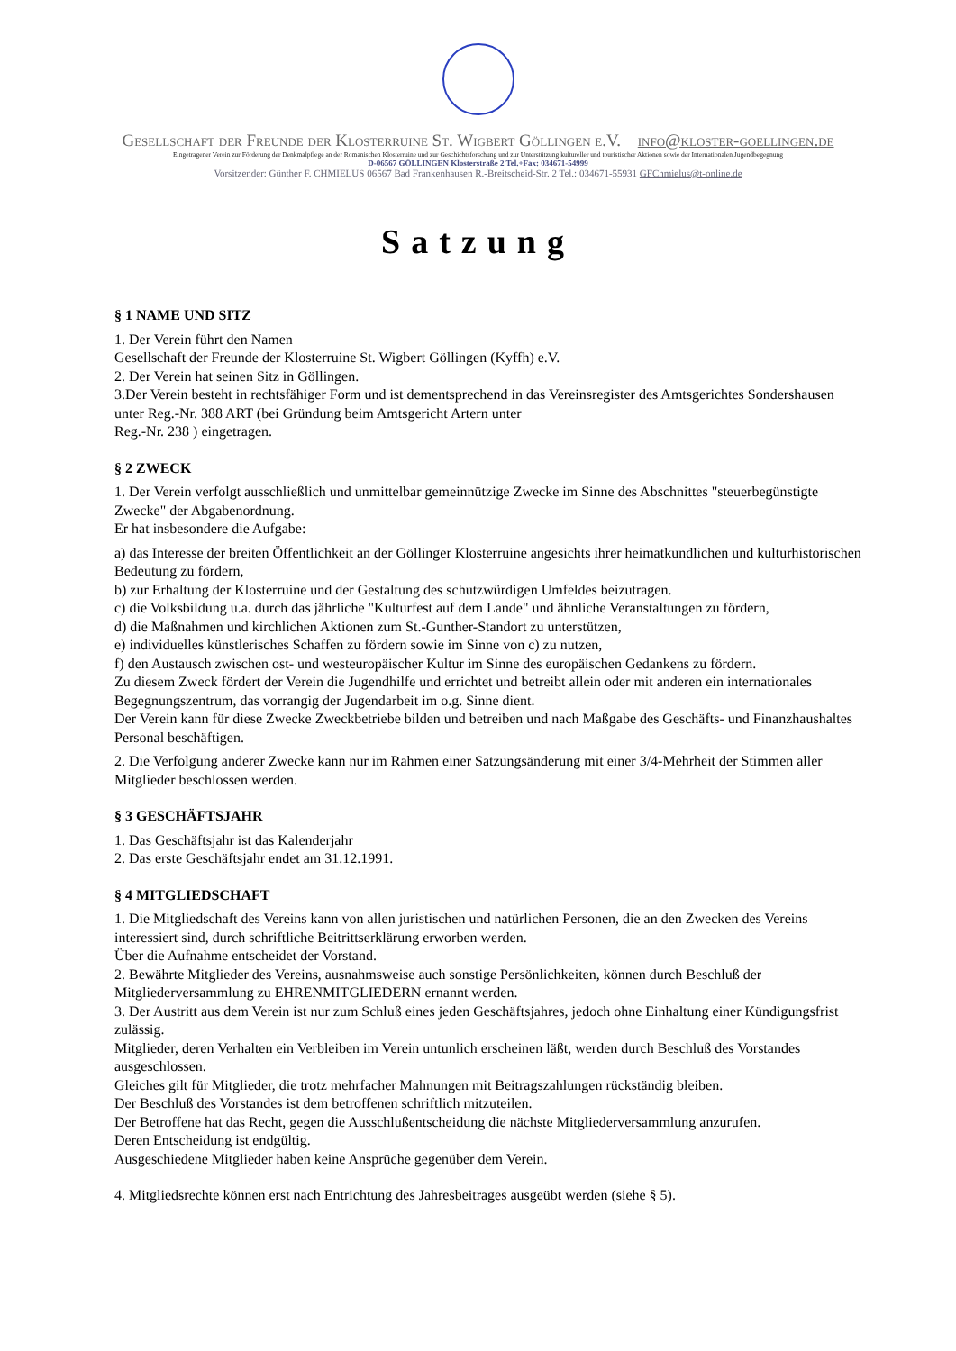Gesellschaft der Freunde der Klosterruine St. Wigbert Göllingen e.V. info@kloster-goellingen.de
Eingetragener Verein zur Förderung der Denkmalpflege an der Romanischen Klosterruine und zur Geschichtsforschung und zur Unterstützung kultureller und touristischer Aktionen sowie der Internationalen Jugendbegegnung
D-06567 GÖLLINGEN Klosterstraße 2 Tel.+Fax: 034671-54999
Vorsitzender: Günther F. CHMIELUS 06567 Bad Frankenhausen R.-Breitscheid-Str. 2 Tel.: 034671-55931 GFChmielus@t-online.de
Satzung
§ 1 NAME UND SITZ
1. Der Verein führt den Namen
Gesellschaft der Freunde der Klosterruine St. Wigbert Göllingen (Kyffh) e.V.
2. Der Verein hat seinen Sitz in Göllingen.
3.Der Verein besteht in rechtsfähiger Form und ist dementsprechend in das Vereinsregister des Amtsgerichtes Sondershausen unter Reg.-Nr. 388 ART (bei Gründung beim Amtsgericht Artern unter
Reg.-Nr. 238 ) eingetragen.
§ 2 ZWECK
1. Der Verein verfolgt ausschließlich und unmittelbar gemeinnützige Zwecke im Sinne des Abschnittes "steuerbegünstigte Zwecke" der Abgabenordnung.
Er hat insbesondere die Aufgabe:
a) das Interesse der breiten Öffentlichkeit an der Göllinger Klosterruine angesichts ihrer heimatkundlichen und kulturhistorischen Bedeutung zu fördern,
b) zur Erhaltung der Klosterruine und der Gestaltung des schutzwürdigen Umfeldes beizutragen.
c) die Volksbildung u.a. durch das jährliche "Kulturfest auf dem Lande" und ähnliche Veranstaltungen zu fördern,
d) die Maßnahmen und kirchlichen Aktionen zum St.-Gunther-Standort zu unterstützen,
e) individuelles künstlerisches Schaffen zu fördern sowie im Sinne von c) zu nutzen,
f) den Austausch zwischen ost- und westeuropäischer Kultur im Sinne des europäischen Gedankens zu fördern.
Zu diesem Zweck fördert der Verein die Jugendhilfe und errichtet und betreibt allein oder mit anderen ein internationales Begegnungszentrum, das vorrangig der Jugendarbeit im o.g. Sinne dient.
Der Verein kann für diese Zwecke Zweckbetriebe bilden und betreiben und nach Maßgabe des Geschäfts- und Finanzhaushaltes Personal beschäftigen.
2. Die Verfolgung anderer Zwecke kann nur im Rahmen einer Satzungsänderung mit einer 3/4-Mehrheit der Stimmen aller Mitglieder beschlossen werden.
§ 3 GESCHÄFTSJAHR
1. Das Geschäftsjahr ist das Kalenderjahr
2. Das erste Geschäftsjahr endet am 31.12.1991.
§ 4 MITGLIEDSCHAFT
1. Die Mitgliedschaft des Vereins kann von allen juristischen und natürlichen Personen, die an den Zwecken des Vereins interessiert sind, durch schriftliche Beitrittserklärung erworben werden.
Über die Aufnahme entscheidet der Vorstand.
2. Bewährte Mitglieder des Vereins, ausnahmsweise auch sonstige Persönlichkeiten, können durch Beschluß der Mitgliederversammlung zu EHRENMITGLIEDERN ernannt werden.
3. Der Austritt aus dem Verein ist nur zum Schluß eines jeden Geschäftsjahres, jedoch ohne Einhaltung einer Kündigungsfrist zulässig.
Mitglieder, deren Verhalten ein Verbleiben im Verein untunlich erscheinen läßt, werden durch Beschluß des Vorstandes ausgeschlossen.
Gleiches gilt für Mitglieder, die trotz mehrfacher Mahnungen mit Beitragszahlungen rückständig bleiben.
Der Beschluß des Vorstandes ist dem betroffenen schriftlich mitzuteilen.
Der Betroffene hat das Recht, gegen die Ausschlußentscheidung die nächste Mitgliederversammlung anzurufen.
Deren Entscheidung ist endgültig.
Ausgeschiedene Mitglieder haben keine Ansprüche gegenüber dem Verein.
4. Mitgliedsrechte können erst nach Entrichtung des Jahresbeitrages ausgeübt werden (siehe § 5).